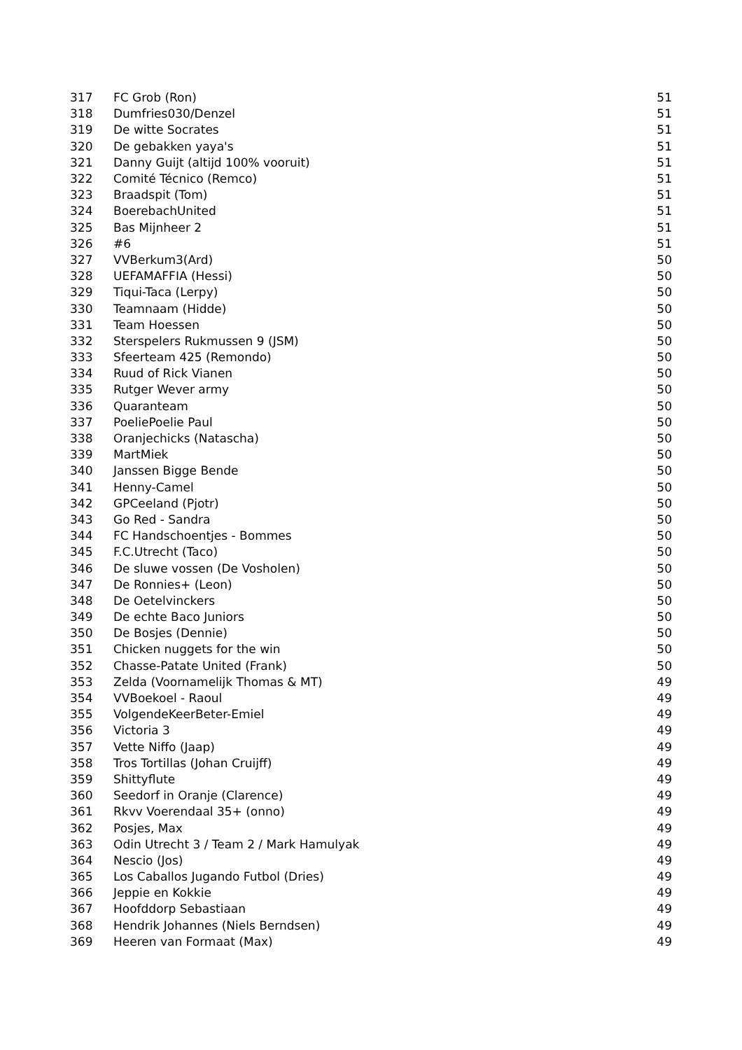| 317 | FC Grob (Ron) | 51 |
| 318 | Dumfries030/Denzel | 51 |
| 319 | De witte Socrates | 51 |
| 320 | De gebakken yaya's | 51 |
| 321 | Danny Guijt (altijd 100% vooruit) | 51 |
| 322 | Comité Técnico (Remco) | 51 |
| 323 | Braadspit (Tom) | 51 |
| 324 | BoerebachUnited | 51 |
| 325 | Bas Mijnheer 2 | 51 |
| 326 | #6 | 51 |
| 327 | VVBerkum3(Ard) | 50 |
| 328 | UEFAMAFFIA (Hessi) | 50 |
| 329 | Tiqui-Taca (Lerpy) | 50 |
| 330 | Teamnaam (Hidde) | 50 |
| 331 | Team Hoessen | 50 |
| 332 | Sterspelers Rukmussen 9 (JSM) | 50 |
| 333 | Sfeerteam 425 (Remondo) | 50 |
| 334 | Ruud of Rick Vianen | 50 |
| 335 | Rutger Wever army | 50 |
| 336 | Quaranteam | 50 |
| 337 | PoeliePoelie Paul | 50 |
| 338 | Oranjechicks (Natascha) | 50 |
| 339 | MartMiek | 50 |
| 340 | Janssen Bigge Bende | 50 |
| 341 | Henny-Camel | 50 |
| 342 | GPCeeland (Pjotr) | 50 |
| 343 | Go Red - Sandra | 50 |
| 344 | FC Handschoentjes - Bommes | 50 |
| 345 | F.C.Utrecht (Taco) | 50 |
| 346 | De sluwe vossen (De Vosholen) | 50 |
| 347 | De Ronnies+ (Leon) | 50 |
| 348 | De Oetelvinckers | 50 |
| 349 | De echte Baco Juniors | 50 |
| 350 | De Bosjes (Dennie) | 50 |
| 351 | Chicken nuggets for the win | 50 |
| 352 | Chasse-Patate United (Frank) | 50 |
| 353 | Zelda (Voornamelijk Thomas & MT) | 49 |
| 354 | VVBoekoel - Raoul | 49 |
| 355 | VolgendeKeerBeter-Emiel | 49 |
| 356 | Victoria 3 | 49 |
| 357 | Vette Niffo (Jaap) | 49 |
| 358 | Tros Tortillas (Johan Cruijff) | 49 |
| 359 | Shittyflute | 49 |
| 360 | Seedorf in Oranje (Clarence) | 49 |
| 361 | Rkvv Voerendaal 35+ (onno) | 49 |
| 362 | Posjes, Max | 49 |
| 363 | Odin Utrecht 3 / Team 2 / Mark Hamulyak | 49 |
| 364 | Nescio (Jos) | 49 |
| 365 | Los Caballos Jugando Futbol (Dries) | 49 |
| 366 | Jeppie en Kokkie | 49 |
| 367 | Hoofddorp Sebastiaan | 49 |
| 368 | Hendrik Johannes (Niels Berndsen) | 49 |
| 369 | Heeren van Formaat (Max) | 49 |